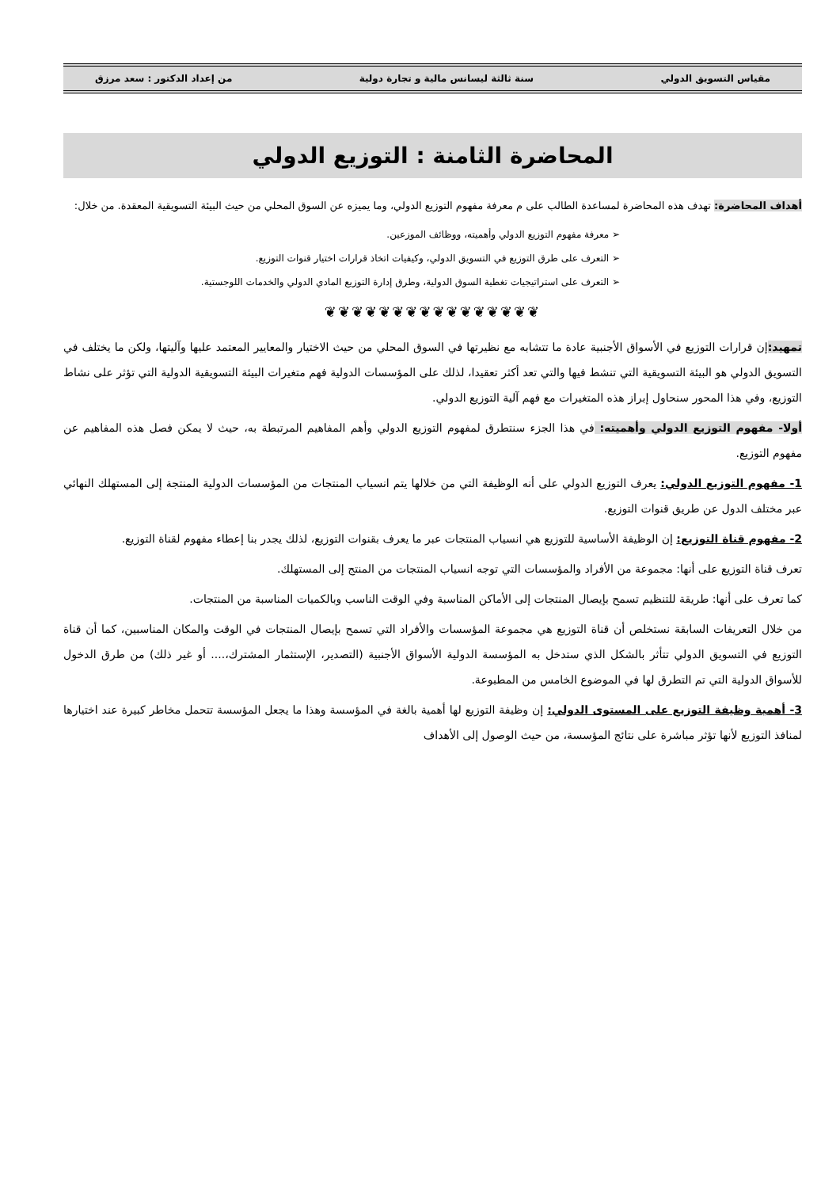مقياس التسويق الدولي سنة ثالثة ليسانس مالية و تجارة دولية من إعداد الدكتور : سعد مرزق
المحاضرة الثامنة : التوزيع الدولي
أهداف المحاضرة: تهدف هذه المحاضرة لمساعدة الطالب على م معرفة مفهوم التوزيع الدولي، وما يميزه عن السوق المحلي من حيث البيئة التسويقية المعقدة. من خلال:
➢ معرفة مفهوم التوزيع الدولي وأهميته، ووظائف الموزعين.
➢ التعرف على طرق التوزيع في التسويق الدولي، وكيفيات اتخاذ قرارات اختيار قنوات التوزيع.
➢ التعرف على استراتيجيات تغطية السوق الدولية، وطرق إدارة التوزيع المادي الدولي والخدمات اللوجستية.
❦❦❦❦❦❦❦❦❦❦❦❦❦❦❦❦
تمهيد: إن قرارات التوزيع في الأسواق الأجنبية عادة ما تتشابه مع نظيرتها في السوق المحلي من حيث الاختيار والمعايير المعتمد عليها وآليتها، ولكن ما يختلف في التسويق الدولي هو البيئة التسويقية التي تنشط فيها والتي تعد أكثر تعقيدا، لذلك على المؤسسات الدولية فهم متغيرات البيئة التسويقية الدولية التي تؤثر على نشاط التوزيع، وفي هذا المحور سنحاول إبراز هذه المتغيرات مع فهم آلية التوزيع الدولي.
أولا- مفهوم التوزيع الدولي وأهميته: في هذا الجزء سنتطرق لمفهوم التوزيع الدولي وأهم المفاهيم المرتبطة به، حيث لا يمكن فصل هذه المفاهيم عن مفهوم التوزيع.
1- مفهوم التوزيع الدولي: يعرف التوزيع الدولي على أنه الوظيفة التي من خلالها يتم انسياب المنتجات من المؤسسات الدولية المنتجة إلى المستهلك النهائي عبر مختلف الدول عن طريق قنوات التوزيع.
2- مفهوم قناة التوزيع: إن الوظيفة الأساسية للتوزيع هي انسياب المنتجات عبر ما يعرف بقنوات التوزيع، لذلك يجدر بنا إعطاء مفهوم لقناة التوزيع.
تعرف قناة التوزيع على أنها: مجموعة من الأفراد والمؤسسات التي توجه انسياب المنتجات من المنتج إلى المستهلك.
كما تعرف على أنها: طريقة للتنظيم تسمح بإيصال المنتجات إلى الأماكن المناسبة وفي الوقت الناسب وبالكميات المناسبة من المنتجات.
من خلال التعريفات السابقة نستخلص أن قناة التوزيع هي مجموعة المؤسسات والأفراد التي تسمح بإيصال المنتجات في الوقت والمكان المناسبين، كما أن قناة التوزيع في التسويق الدولي تتأثر بالشكل الذي ستدخل به المؤسسة الدولية الأسواق الأجنبية (التصدير، الإستثمار المشترك،.... أو غير ذلك) من طرق الدخول للأسواق الدولية التي تم التطرق لها في الموضوع الخامس من المطبوعة.
3- أهمية وظيفة التوزيع على المستوى الدولي: إن وظيفة التوزيع لها أهمية بالغة في المؤسسة وهذا ما يجعل المؤسسة تتحمل مخاطر كبيرة عند اختيارها لمنافذ التوزيع لأنها تؤثر مباشرة على نتائج المؤسسة، من حيث الوصول إلى الأهداف